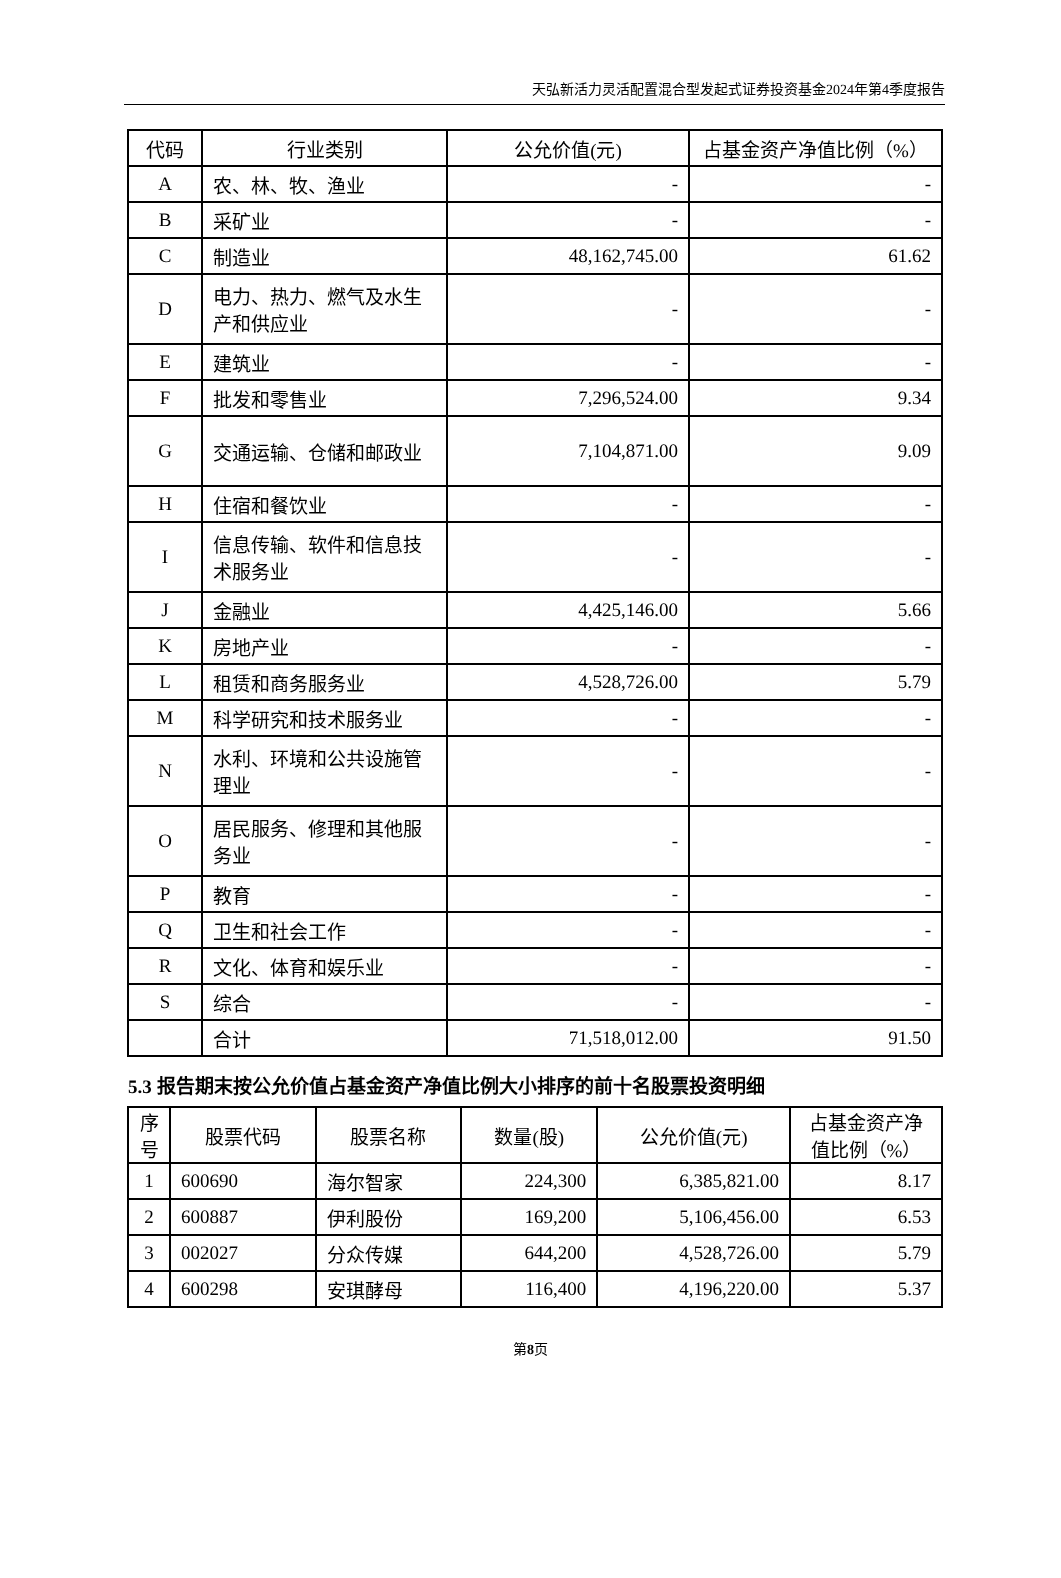天弘新活力灵活配置混合型发起式证券投资基金2024年第4季度报告
| 代码 | 行业类别 | 公允价值(元) | 占基金资产净值比例（%） |
| --- | --- | --- | --- |
| A | 农、林、牧、渔业 | - | - |
| B | 采矿业 | - | - |
| C | 制造业 | 48,162,745.00 | 61.62 |
| D | 电力、热力、燃气及水生产和供应业 | - | - |
| E | 建筑业 | - | - |
| F | 批发和零售业 | 7,296,524.00 | 9.34 |
| G | 交通运输、仓储和邮政业 | 7,104,871.00 | 9.09 |
| H | 住宿和餐饮业 | - | - |
| I | 信息传输、软件和信息技术服务业 | - | - |
| J | 金融业 | 4,425,146.00 | 5.66 |
| K | 房地产业 | - | - |
| L | 租赁和商务服务业 | 4,528,726.00 | 5.79 |
| M | 科学研究和技术服务业 | - | - |
| N | 水利、环境和公共设施管理业 | - | - |
| O | 居民服务、修理和其他服务业 | - | - |
| P | 教育 | - | - |
| Q | 卫生和社会工作 | - | - |
| R | 文化、体育和娱乐业 | - | - |
| S | 综合 | - | - |
| | 合计 | 71,518,012.00 | 91.50 |
5.3 报告期末按公允价值占基金资产净值比例大小排序的前十名股票投资明细
| 序号 | 股票代码 | 股票名称 | 数量(股) | 公允价值(元) | 占基金资产净值比例（%） |
| --- | --- | --- | --- | --- | --- |
| 1 | 600690 | 海尔智家 | 224,300 | 6,385,821.00 | 8.17 |
| 2 | 600887 | 伊利股份 | 169,200 | 5,106,456.00 | 6.53 |
| 3 | 002027 | 分众传媒 | 644,200 | 4,528,726.00 | 5.79 |
| 4 | 600298 | 安琪酵母 | 116,400 | 4,196,220.00 | 5.37 |
第8页